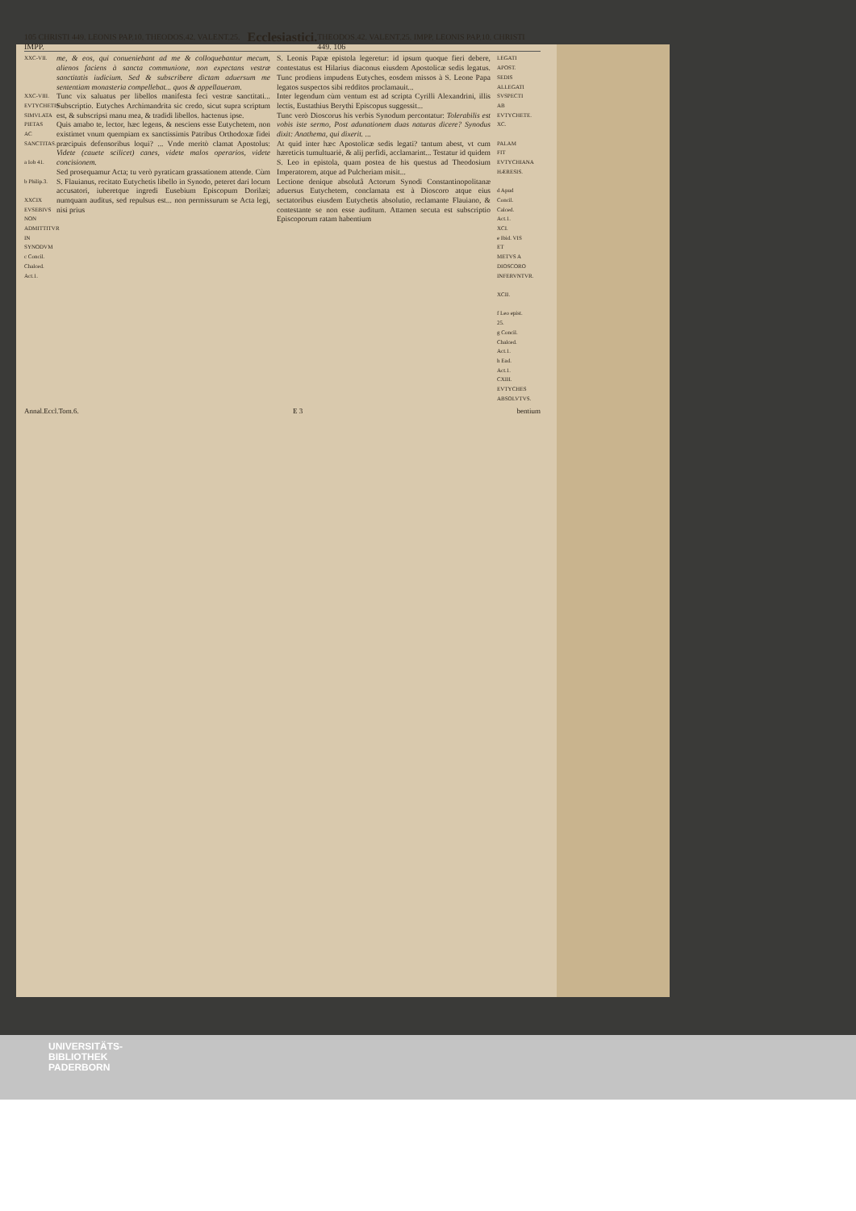105 CHRISTI 449. LEONIS PAP.10. THEODOS.42. VALENT.25. IMPP. Ecclesiastici. THEODOS.42. VALENT.25. IMPP. LEONIS PAP.10. CHRISTI 449. 106
XXC-VII.
XXC-VIII.
EVTYCHETIS SIMVLATA PIETAS AC SANCTITAS.
a Iob 41.
b Philip.3.
XXCIX EVSEBIVS NON ADMITTITVR IN SYNODVM
c Concil. Chalced. Act.1.
me, & eos, qui conueniebant ad me & colloquebantur mecum, alienos faciens à sancta communione, non expectans vestræ sanctitatis iudicium. Sed & subscribere dictam aduersum me sententiam monasteria compellebat... quos & appellaueram.
Tunc vix saluatus per libellos manifesta feci vestræ sanctitati... Subscriptio. Eutyches Archimandrita sic credo, sicut supra scriptum est, & subscripsi manu mea, & tradidi libellos. hactenus ipse.
Quis amabo te, lector, hæc legens, & nesciens esse Eutychetem, non existimet vnum quempiam ex sanctissimis Patribus Orthodoxæ fidei præcipuis defensoribus loqui? ... Vnde meritò clamat Apostolus: Videte (cauete scilicet) canes, videte malos operarios, videte concisionem.
Sed prosequamur Acta; tu verò pyraticam grassationem attende. Cùm S. Flauianus, recitato Eutychetis libello in Synodo, peteret dari locum accusatori, iuberetque ingredi Eusebium Episcopum Dorilæi; numquam auditus, sed repulsus est... non permissurum se Acta legi, nisi prius
S. Leonis Papæ epistola legeretur: id ipsum quoque fieri debere, contestatus est Hilarius diaconus eiusdem Apostolicæ sedis legatus. Tunc prodiens impudens Eutyches, eosdem missos à S. Leone Papa legatos suspectos sibi redditos proclamauit...
Inter legendum cùm ventum est ad scripta Cyrilli Alexandrini, illis lectis, Eustathius Berythi Episcopus suggessit...
Tunc verò Dioscorus his verbis Synodum percontatur: Tolerabilis est vobis iste sermo, Post adunationem duas naturas dicere? Synodus dixit: Anathema, qui dixerit. ...
At quid inter hæc Apostolicæ sedis legati? tantum abest, vt cum hæreticis tumultuariè, & alij perfidi, acclamarint... Testatur id quidem S. Leo in epistola, quam postea de his questus ad Theodosium Imperatorem, atque ad Pulcheriam misit...
Lectione denique absolutâ Actorum Synodi Constantinopolitanæ aduersus Eutychetem, conclamata est à Dioscoro atque eius sectatoribus eiusdem Eutychetis absolutio, reclamante Flauiano, & contestante se non esse auditum. Attamen secuta est subscriptio Episcoporum ratam habentium
LEGATI APOST. SEDIS ALLEGATI SVSPECTI AB EVTYCHETE.
XC.
PALAM FIT EVTYCHIANA HÆRESIS.
d Apud Concil. Calced. Act.1.
XCI.
e Ibid. VIS ET METVS A DIOSCORO INFERVNTVR.
XCII.
f Leo epist. 25.
g Concil. Chalced. Act.1.
h Ead. Act.1.
CXIII. EVTYCHES ABSOLVTVS.
Annal.Eccl.Tom.6. E 3 bentium
UNIVERSITÄTS-
BIBLIOTHEK
PADERBORN